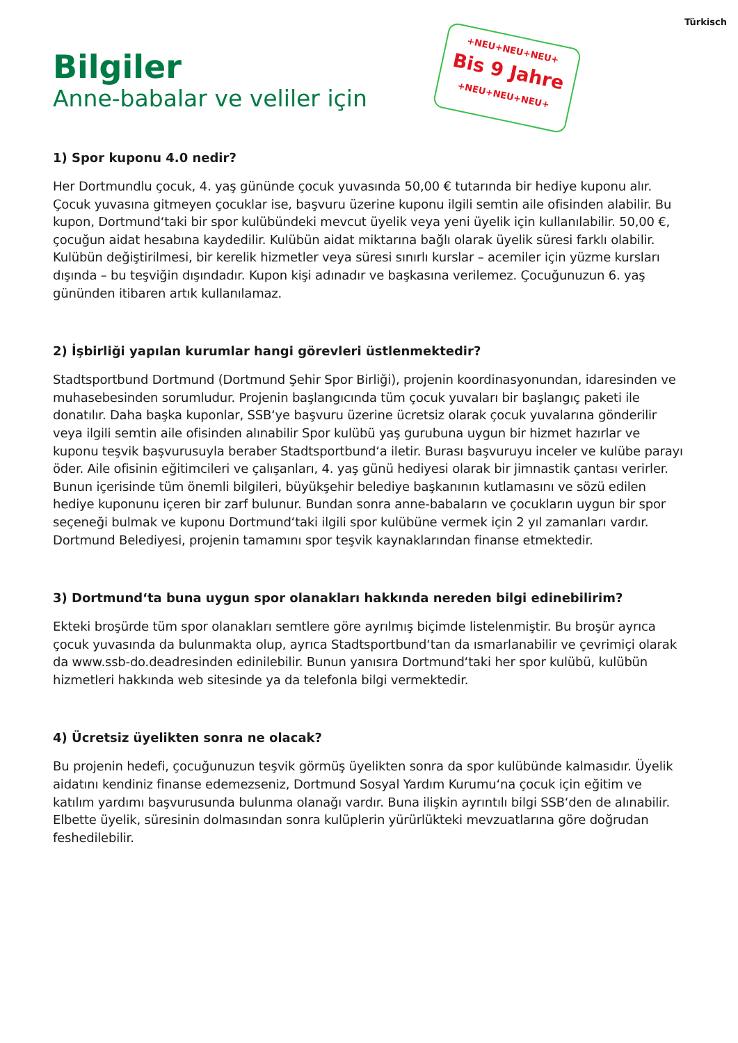Türkisch
+NEU+NEU+NEU+
Bis 9 Jahre
+NEU+NEU+NEU+
Bilgiler
Anne-babalar ve veliler için
1) Spor kuponu 4.0 nedir?
Her Dortmundlu çocuk, 4. yaş gününde çocuk yuvasında 50,00 € tutarında bir hediye kuponu alır. Çocuk yuvasına gitmeyen çocuklar ise, başvuru üzerine kuponu ilgili semtin aile ofisinden alabilir. Bu kupon, Dortmund‘taki bir spor kulübündeki mevcut üyelik veya yeni üyelik için kullanılabilir. 50,00 €, çocuğun aidat hesabına kaydedilir. Kulübün aidat miktarına bağlı olarak üyelik süresi farklı olabilir. Kulübün değiştirilmesi, bir kerelik hizmetler veya süresi sınırlı kurslar – acemiler için yüzme kursları dışında – bu teşviğin dışındadır. Kupon kişi adınadır ve başkasına verilemez. Çocuğunuzun 6. yaş gününden itibaren artık kullanılamaz.
2) İşbirliği yapılan kurumlar hangi görevleri üstlenmektedir?
Stadtsportbund Dortmund (Dortmund Şehir Spor Birliği), projenin koordinasyonundan, idaresinden ve muhasebesinden sorumludur. Projenin başlangıcında tüm çocuk yuvaları bir başlangıç paketi ile donatılır. Daha başka kuponlar, SSB‘ye başvuru üzerine ücretsiz olarak çocuk yuvalarına gönderilir veya ilgili semtin aile ofisinden alınabilir Spor kulübü yaş gurubuna uygun bir hizmet hazırlar ve kuponu teşvik başvurusuyla beraber Stadtsportbund‘a iletir. Burası başvuruyu inceler ve kulübe parayı öder. Aile ofisinin eğitimcileri ve çalışanları, 4. yaş günü hediyesi olarak bir jimnastik çantası verirler. Bunun içerisinde tüm önemli bilgileri, büyükşehir belediye başkanının kutlamasını ve sözü edilen hediye kuponunu içeren bir zarf bulunur. Bundan sonra anne-babaların ve çocukların uygun bir spor seçeneği bulmak ve kuponu Dortmund‘taki ilgili spor kulübüne vermek için 2 yıl zamanları vardır. Dortmund Belediyesi, projenin tamamını spor teşvik kaynaklarından finanse etmektedir.
3) Dortmund‘ta buna uygun spor olanakları hakkında nereden bilgi edinebilirim?
Ekteki broşürde tüm spor olanakları semtlere göre ayrılmış biçimde listelenmiştir. Bu broşür ayrıca çocuk yuvasında da bulunmakta olup, ayrıca Stadtsportbund‘tan da ısmarlanabilir ve çevrimiçi olarak da www.ssb-do.deadresinden edinilebilir. Bunun yanısıra Dortmund‘taki her spor kulübü, kulübün hizmetleri hakkında web sitesinde ya da telefonla bilgi vermektedir.
4) Ücretsiz üyelikten sonra ne olacak?
Bu projenin hedefi, çocuğunuzun teşvik görmüş üyelikten sonra da spor kulübünde kalmasıdır. Üyelik aidatını kendiniz finanse edemezseniz, Dortmund Sosyal Yardım Kurumu‘na çocuk için eğitim ve katılım yardımı başvurusunda bulunma olanağı vardır. Buna ilişkin ayrıntılı bilgi SSB‘den de alınabilir. Elbette üyelik, süresinin dolmasından sonra kulüplerin yürürlükteki mevzuatlarına göre doğrudan feshedilebilir.